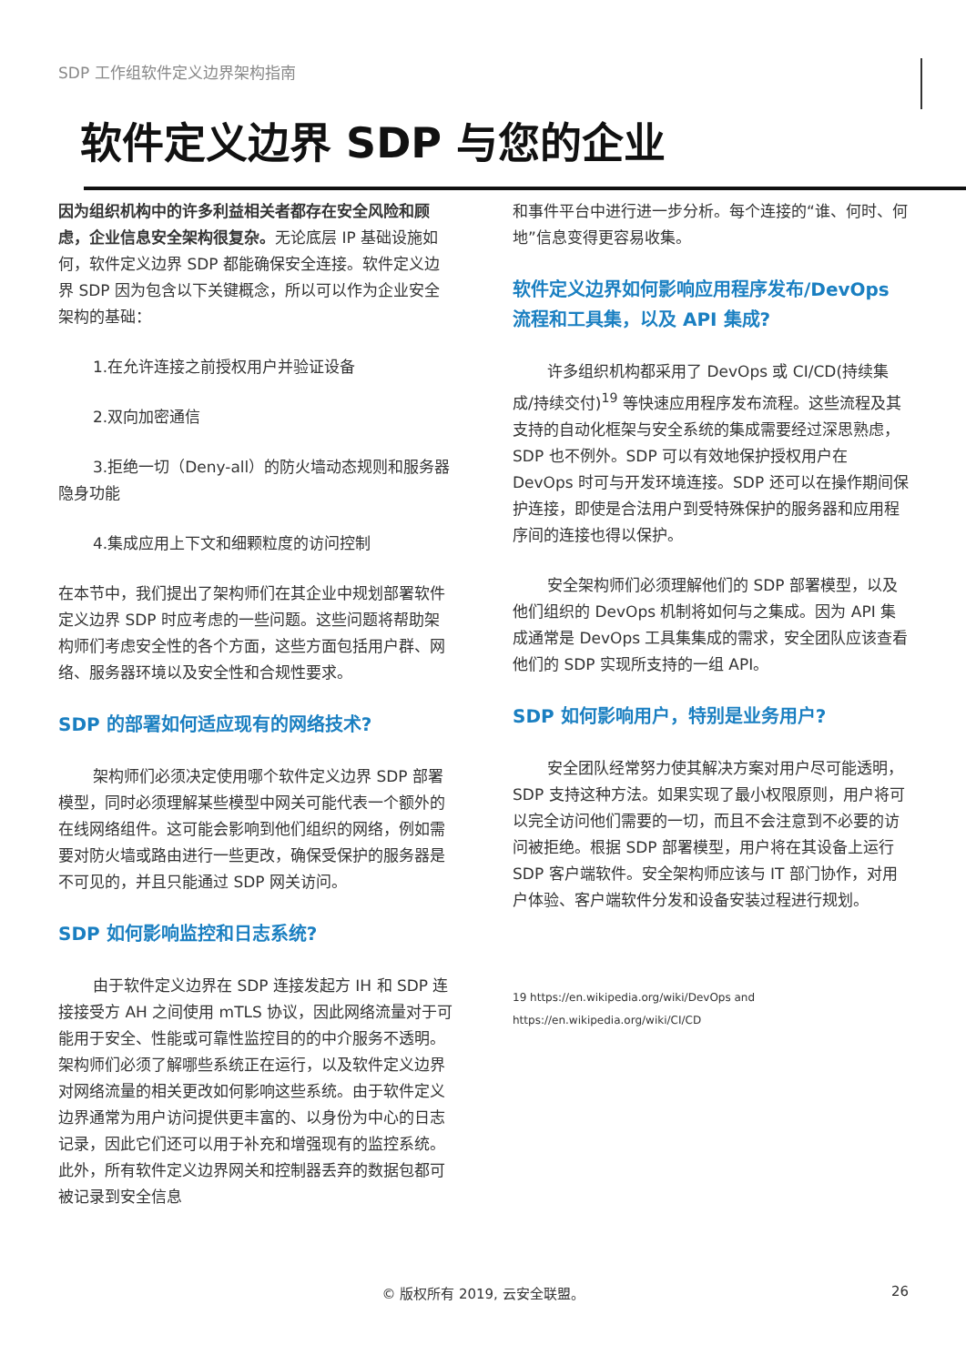SDP 工作组软件定义边界架构指南
软件定义边界 SDP 与您的企业
因为组织机构中的许多利益相关者都存在安全风险和顾虑，企业信息安全架构很复杂。无论底层 IP 基础设施如何，软件定义边界 SDP 都能确保安全连接。软件定义边界 SDP 因为包含以下关键概念，所以可以作为企业安全架构的基础：
1.在允许连接之前授权用户并验证设备
2.双向加密通信
3.拒绝一切（Deny-all）的防火墙动态规则和服务器隐身功能
4.集成应用上下文和细颗粒度的访问控制
在本节中，我们提出了架构师们在其企业中规划部署软件定义边界 SDP 时应考虑的一些问题。这些问题将帮助架构师们考虑安全性的各个方面，这些方面包括用户群、网络、服务器环境以及安全性和合规性要求。
SDP 的部署如何适应现有的网络技术?
架构师们必须决定使用哪个软件定义边界 SDP 部署模型，同时必须理解某些模型中网关可能代表一个额外的在线网络组件。这可能会影响到他们组织的网络，例如需要对防火墙或路由进行一些更改，确保受保护的服务器是不可见的，并且只能通过 SDP 网关访问。
SDP 如何影响监控和日志系统?
由于软件定义边界在 SDP 连接发起方 IH 和 SDP 连接接受方 AH 之间使用 mTLS 协议，因此网络流量对于可能用于安全、性能或可靠性监控目的的中介服务不透明。架构师们必须了解哪些系统正在运行，以及软件定义边界对网络流量的相关更改如何影响这些系统。由于软件定义边界通常为用户访问提供更丰富的、以身份为中心的日志记录，因此它们还可以用于补充和增强现有的监控系统。此外，所有软件定义边界网关和控制器丢弃的数据包都可被记录到安全信息
和事件平台中进行进一步分析。每个连接的“谁、何时、何地”信息变得更容易收集。
软件定义边界如何影响应用程序发布/DevOps 流程和工具集，以及 API 集成?
许多组织机构都采用了 DevOps 或 CI/CD(持续集成/持续交付)<sup>19</sup> 等快速应用程序发布流程。这些流程及其支持的自动化框架与安全系统的集成需要经过深思熟虑，SDP 也不例外。SDP 可以有效地保护授权用户在 DevOps 时可与开发环境连接。SDP 还可以在操作期间保护连接，即使是合法用户到受特殊保护的服务器和应用程序间的连接也得以保护。
安全架构师们必须理解他们的 SDP 部署模型，以及他们组织的 DevOps 机制将如何与之集成。因为 API 集成通常是 DevOps 工具集集成的需求，安全团队应该查看他们的 SDP 实现所支持的一组 API。
SDP 如何影响用户，特别是业务用户?
安全团队经常努力使其解决方案对用户尽可能透明，SDP 支持这种方法。如果实现了最小权限原则，用户将可以完全访问他们需要的一切，而且不会注意到不必要的访问被拒绝。根据 SDP 部署模型，用户将在其设备上运行 SDP 客户端软件。安全架构师应该与 IT 部门协作，对用户体验、客户端软件分发和设备安装过程进行规划。
19 https://en.wikipedia.org/wiki/DevOps and
https://en.wikipedia.org/wiki/CI/CD
© 版权所有 2019, 云安全联盟。 26